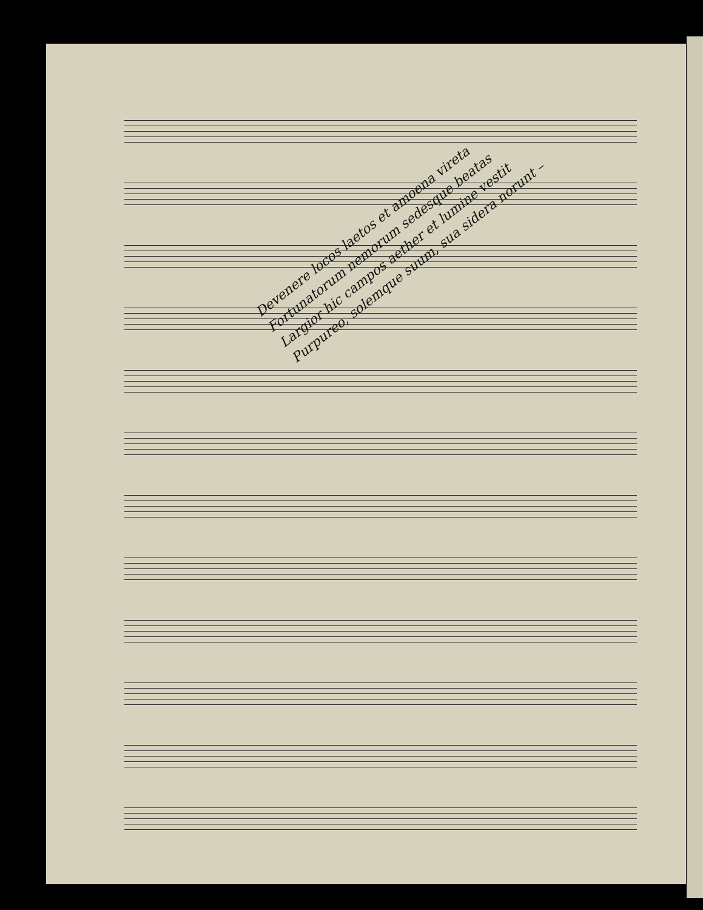Devenere locos laetos et amoena vireta
Fortunatorum nemorum sedesque beatas
Largior hic campos aether et lumine vestit
Purpureo, solemque suum, sua sidera norunt –